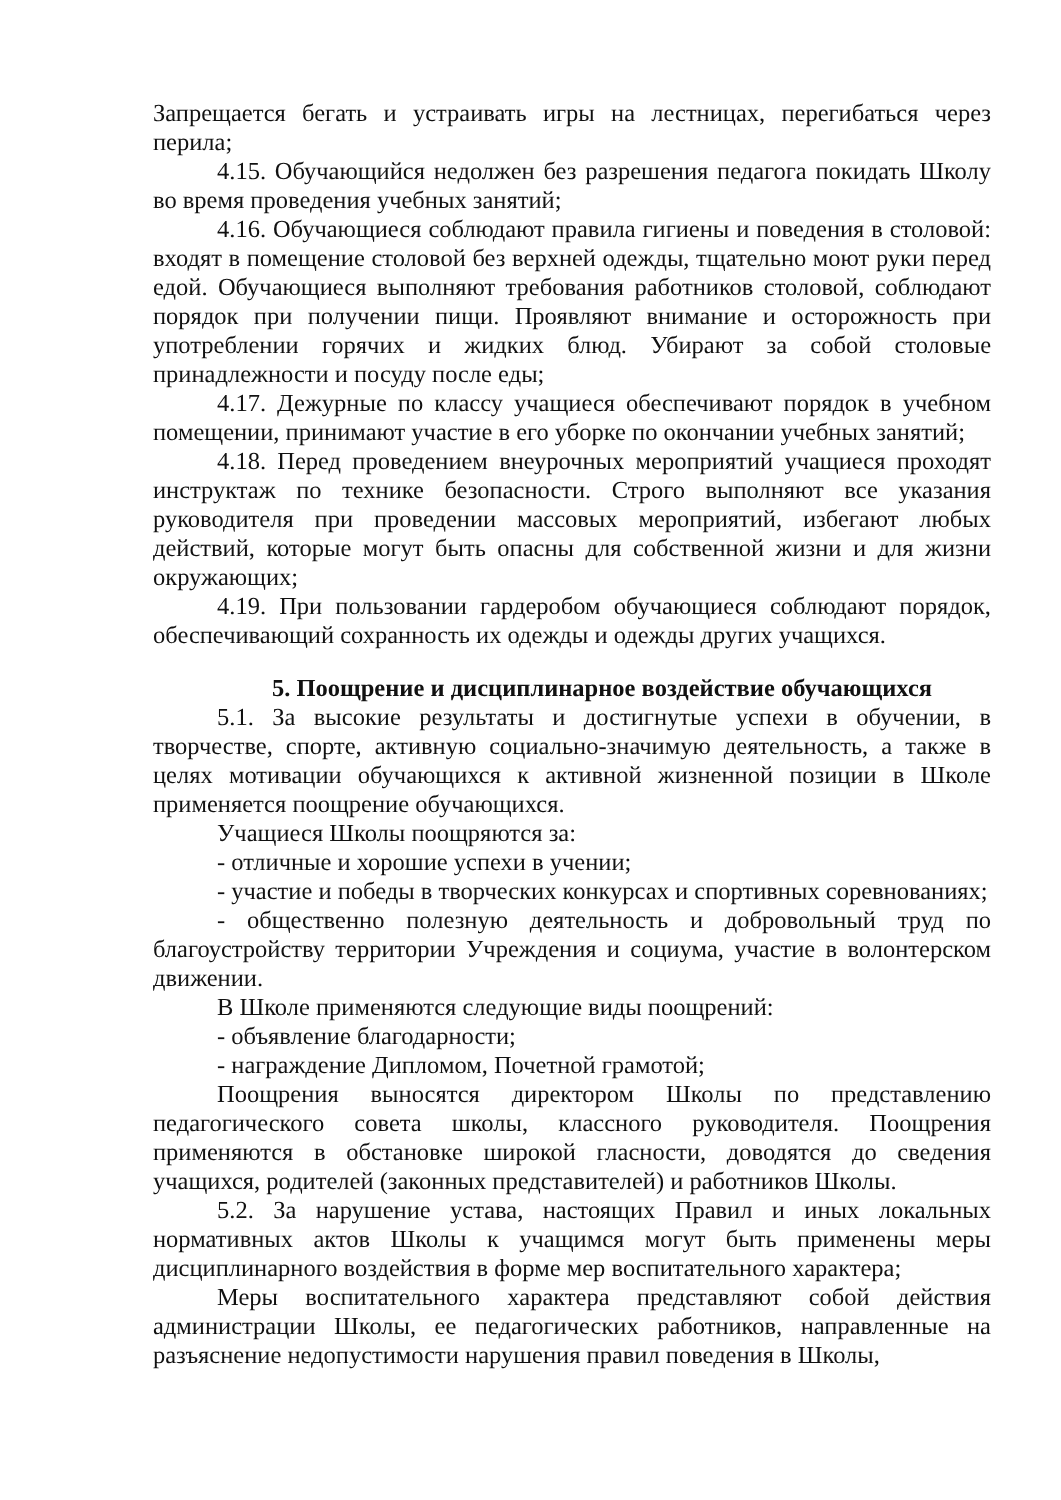Запрещается бегать и устраивать игры на лестницах, перегибаться через перила;
4.15. Обучающийся недолжен без разрешения педагога покидать Школу во время проведения учебных занятий;
4.16. Обучающиеся соблюдают правила гигиены и поведения в столовой: входят в помещение столовой без верхней одежды, тщательно моют руки перед едой. Обучающиеся выполняют требования работников столовой, соблюдают порядок при получении пищи. Проявляют внимание и осторожность при употреблении горячих и жидких блюд. Убирают за собой столовые принадлежности и посуду после еды;
4.17. Дежурные по классу учащиеся обеспечивают порядок в учебном помещении, принимают участие в его уборке по окончании учебных занятий;
4.18. Перед проведением внеурочных мероприятий учащиеся проходят инструктаж по технике безопасности. Строго выполняют все указания руководителя при проведении массовых мероприятий, избегают любых действий, которые могут быть опасны для собственной жизни и для жизни окружающих;
4.19. При пользовании гардеробом обучающиеся соблюдают порядок, обеспечивающий сохранность их одежды и одежды других учащихся.
5. Поощрение и дисциплинарное воздействие обучающихся
5.1. За высокие результаты и достигнутые успехи в обучении, в творчестве, спорте, активную социально-значимую деятельность, а также в целях мотивации обучающихся к активной жизненной позиции в Школе применяется поощрение обучающихся.
Учащиеся Школы поощряются за:
- отличные и хорошие успехи в учении;
- участие и победы в творческих конкурсах и спортивных соревнованиях;
- общественно полезную деятельность и добровольный труд по благоустройству территории Учреждения и социума, участие в волонтерском движении.
В Школе применяются следующие виды поощрений:
- объявление благодарности;
- награждение Дипломом, Почетной грамотой;
Поощрения выносятся директором Школы по представлению педагогического совета школы, классного руководителя. Поощрения применяются в обстановке широкой гласности, доводятся до сведения учащихся, родителей (законных представителей) и работников Школы.
5.2. За нарушение устава, настоящих Правил и иных локальных нормативных актов Школы к учащимся могут быть применены меры дисциплинарного воздействия в форме мер воспитательного характера;
Меры воспитательного характера представляют собой действия администрации Школы, ее педагогических работников, направленные на разъяснение недопустимости нарушения правил поведения в Школы,